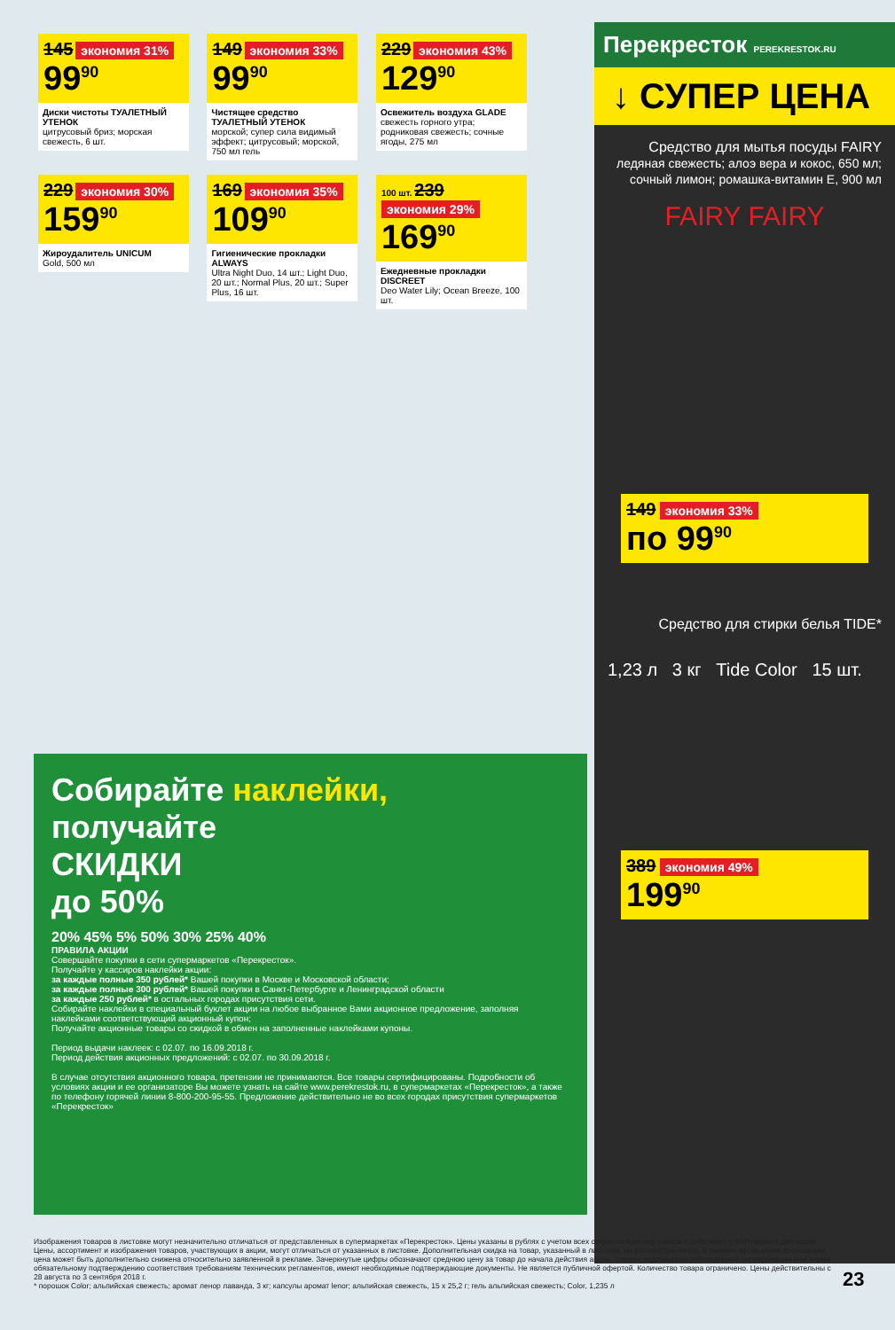145 экономия 31%
99<sup>90</sup>
Диски чистоты ТУАЛЕТНЫЙ УТЕНОК
цитрусовый бриз; морская свежесть, 6 шт.
149 экономия 33%
99<sup>90</sup>
Чистящее средство ТУАЛЕТНЫЙ УТЕНОК
морской; супер сила видимый эффект; цитрусовый; морской, 750 мл гель
229 экономия 43%
129<sup>90</sup>
Освежитель воздуха GLADE
свежесть горного утра; родниковая свежесть; сочные ягоды, 275 мл
229 экономия 30%
159<sup>90</sup>
Жироудалитель UNICUM
Gold, 500 мл
169 экономия 35%
109<sup>90</sup>
Гигиенические прокладки ALWAYS
Ultra Night Duo, 14 шт.; Light Duo, 20 шт.; Normal Plus, 20 шт.; Super Plus, 16 шт.
100 шт. 239 экономия 29%
169<sup>90</sup>
Ежедневные прокладки DISCREET
Deo Water Lily; Ocean Breeze, 100 шт.
Перекресток PEREKRESTOK.RU
↓ СУПЕР ЦЕНА
Средство для мытья посуды FAIRY
ледяная свежесть; алоэ вера и кокос, 650 мл; сочный лимон; ромашка-витамин Е, 900 мл
FAIRY FAIRY
149 экономия 33%
по 99<sup>90</sup>
Средство для стирки белья TIDE*
1,23 л 3 кг Tide Color 15 шт.
389 экономия 49%
199<sup>90</sup>
Собирайте наклейки,
получайте
СКИДКИ
до 50%
20% 45% 5% 50% 30% 25% 40%
ПРАВИЛА АКЦИИ
Совершайте покупки в сети супермаркетов «Перекресток».
Получайте у кассиров наклейки акции:
за каждые полные 350 рублей* Вашей покупки в Москве и Московской области;
за каждые полные 300 рублей* Вашей покупки в Санкт-Петербурге и Ленинградской области
за каждые 250 рублей* в остальных городах присутствия сети.
Собирайте наклейки в специальный буклет акции на любое выбранное Вами акционное предложение, заполняя наклейками соответствующий акционный купон;
Получайте акционные товары со скидкой в обмен на заполненные наклейками купоны.
Период выдачи наклеек: с 02.07. по 16.09.2018 г.
Период действия акционных предложений: с 02.07. по 30.09.2018 г.
В случае отсутствия акционного товара, претензии не принимаются. Все товары сертифицированы. Подробности об условиях акции и ее организаторе Вы можете узнать на сайте www.perekrestok.ru, в супермаркетах «Перекресток», а также по телефону горячей линии 8-800-200-95-55. Предложение действительно не во всех городах присутствия супермаркетов «Перекресток»
Изображения товаров в листовке могут незначительно отличаться от представленных в супермаркетах «Перекресток». Цены указаны в рублях с учетом всех скидок за единицу товара и действуют с 9:00 первого дня акции. Цены, ассортимент и изображения товаров, участвующих в акции, могут отличаться от указанных в листовке. Дополнительная скидка на товар, указанный в листовке, не распространяется. В течение проведения промоакции цена может быть дополнительно снижена относительно заявленной в рекламе. Зачеркнутые цифры обозначают среднюю цену за товар до начала действия акции. Товары, подлежащие обязательной сертификации или иному обязательному подтверждению соответствия требованиям технических регламентов, имеют необходимые подтверждающие документы. Не является публичной офертой. Количество товара ограничено. Цены действительны с 28 августа по 3 сентября 2018 г.
* порошок Color; альпийская свежесть; аромат ленор лаванда, 3 кг; капсулы аромат lenor; альпийская свежесть, 15 х 25,2 г; гель альпийская свежесть; Color, 1,235 л
23